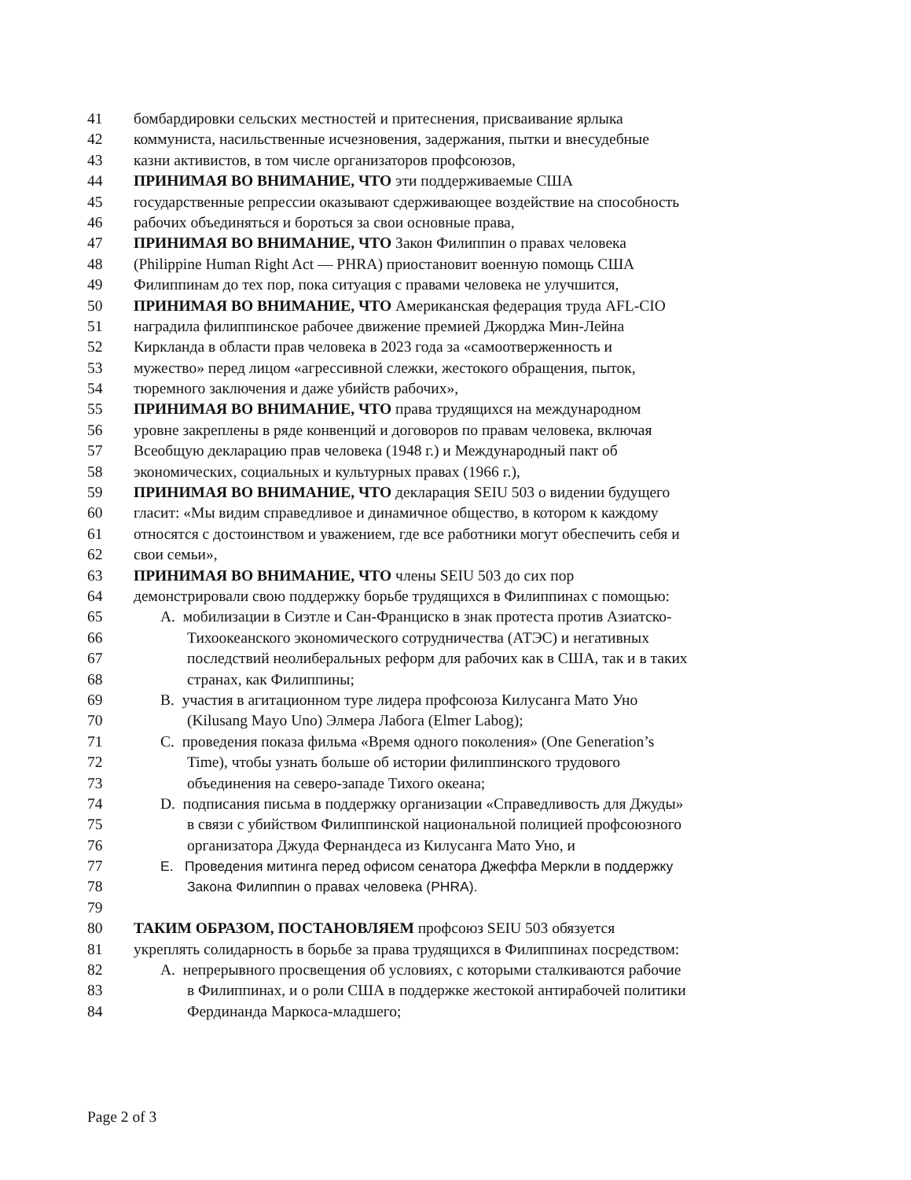41 бомбардировки сельских местностей и притеснения, присваивание ярлыка
42 коммуниста, насильственные исчезновения, задержания, пытки и внесудебные
43 казни активистов, в том числе организаторов профсоюзов,
44 ПРИНИМАЯ ВО ВНИМАНИЕ, ЧТО эти поддерживаемые США
45 государственные репрессии оказывают сдерживающее воздействие на способность
46 рабочих объединяться и бороться за свои основные права,
47 ПРИНИМАЯ ВО ВНИМАНИЕ, ЧТО Закон Филиппин о правах человека
48 (Philippine Human Right Act — PHRA) приостановит военную помощь США
49 Филиппинам до тех пор, пока ситуация с правами человека не улучшится,
50 ПРИНИМАЯ ВО ВНИМАНИЕ, ЧТО Американская федерация труда AFL-CIO
51 наградила филиппинское рабочее движение премией Джорджа Мин-Лейна
52 Киркланда в области прав человека в 2023 года за «самоотверженность и
53 мужество» перед лицом «агрессивной слежки, жестокого обращения, пыток,
54 тюремного заключения и даже убийств рабочих»,
55 ПРИНИМАЯ ВО ВНИМАНИЕ, ЧТО права трудящихся на международном
56 уровне закреплены в ряде конвенций и договоров по правам человека, включая
57 Всеобщую декларацию прав человека (1948 г.) и Международный пакт об
58 экономических, социальных и культурных правах (1966 г.),
59 ПРИНИМАЯ ВО ВНИМАНИЕ, ЧТО декларация SEIU 503 о видении будущего
60 гласит: «Мы видим справедливое и динамичное общество, в котором к каждому
61 относятся с достоинством и уважением, где все работники могут обеспечить себя и
62 свои семьи»,
63 ПРИНИМАЯ ВО ВНИМАНИЕ, ЧТО члены SEIU 503 до сих пор
64 демонстрировали свою поддержку борьбе трудящихся в Филиппинах с помощью:
65 A. мобилизации в Сиэтле и Сан-Франциско в знак протеста против Азиатско-
66 Тихоокеанского экономического сотрудничества (АТЭС) и негативных
67 последствий неолиберальных реформ для рабочих как в США, так и в таких
68 странах, как Филиппины;
69 B. участия в агитационном туре лидера профсоюза Килусанга Мато Уно
70 (Kilusang Mayo Uno) Элмера Лабога (Elmer Labog);
71 C. проведения показа фильма «Время одного поколения» (One Generation’s
72 Time), чтобы узнать больше об истории филиппинского трудового
73 объединения на северо-западе Тихого океана;
74 D. подписания письма в поддержку организации «Справедливость для Джуды»
75 в связи с убийством Филиппинской национальной полицией профсоюзного
76 организатора Джуда Фернандеса из Килусанга Мато Уно, и
77 E. Проведения митинга перед офисом сенатора Джеффа Меркли в поддержку
78 Закона Филиппин о правах человека (PHRA).
79
80 ТАКИМ ОБРАЗОМ, ПОСТАНОВЛЯЕМ профсоюз SEIU 503 обязуется
81 укреплять солидарность в борьбе за права трудящихся в Филиппинах посредством:
82 A. непрерывного просвещения об условиях, с которыми сталкиваются рабочие
83 в Филиппинах, и о роли США в поддержке жестокой антирабочей политики
84 Фердинанда Маркоса-младшего;
Page 2 of 3